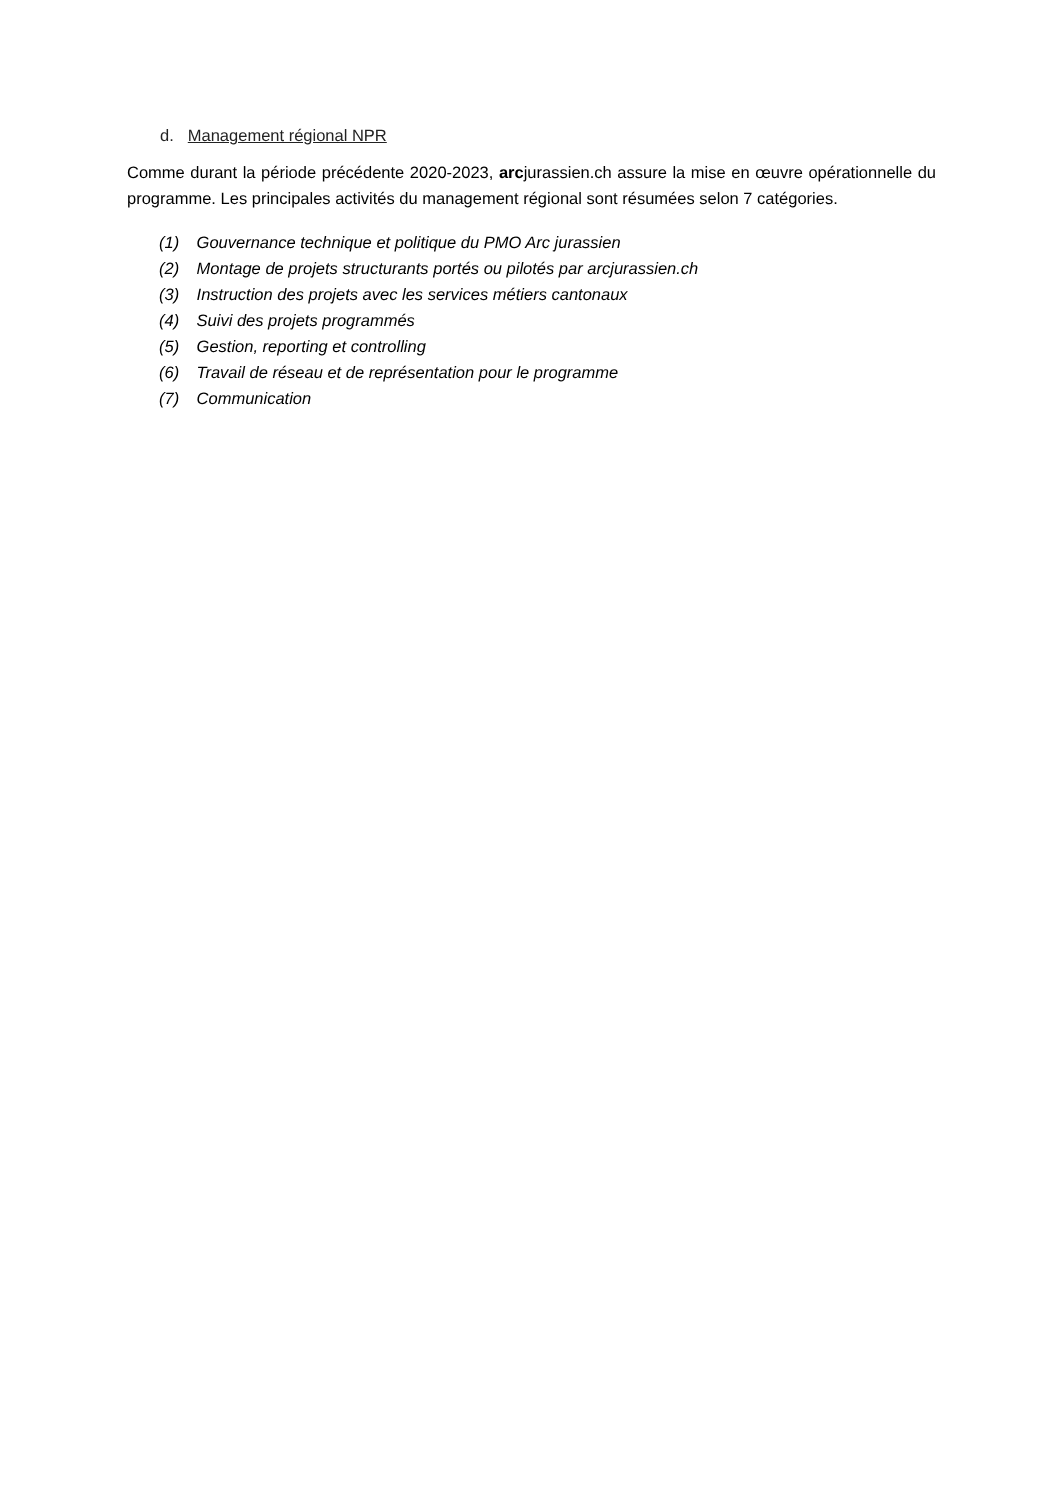d. Management régional NPR
Comme durant la période précédente 2020-2023, arcjurassien.ch assure la mise en œuvre opérationnelle du programme. Les principales activités du management régional sont résumées selon 7 catégories.
(1) Gouvernance technique et politique du PMO Arc jurassien
(2) Montage de projets structurants portés ou pilotés par arcjurassien.ch
(3) Instruction des projets avec les services métiers cantonaux
(4) Suivi des projets programmés
(5) Gestion, reporting et controlling
(6) Travail de réseau et de représentation pour le programme
(7) Communication